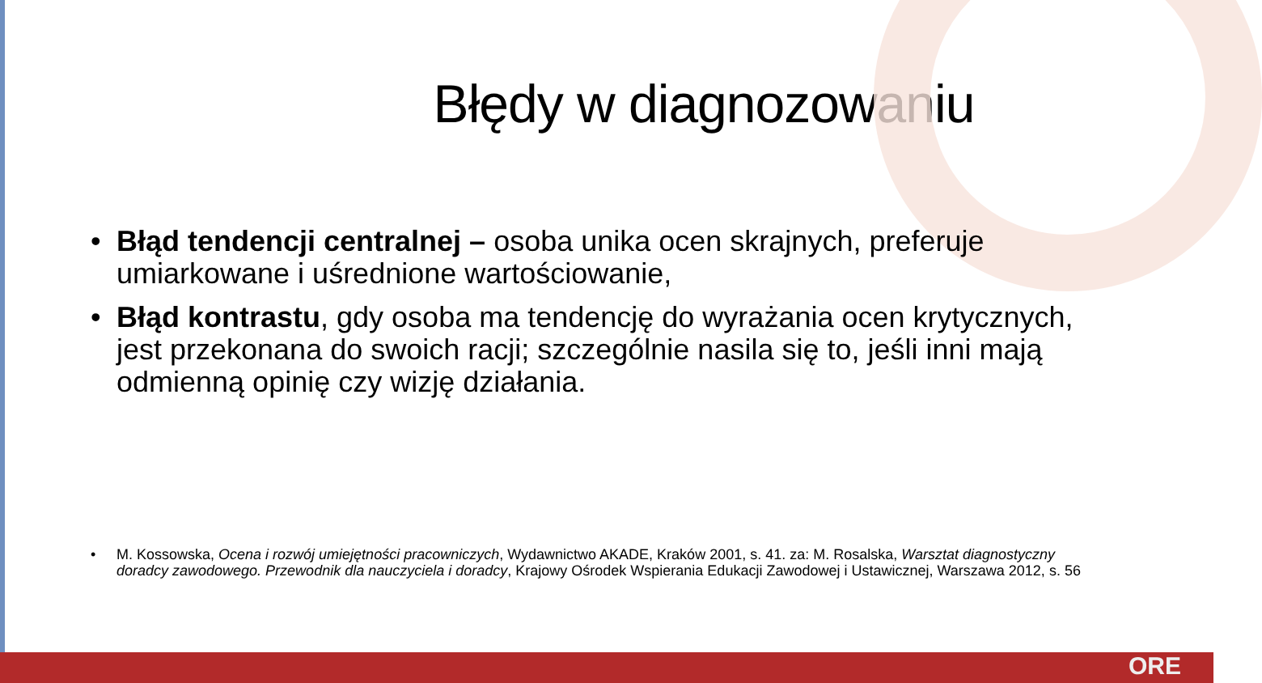Błędy w diagnozowaniu
• Błąd tendencji centralnej – osoba unika ocen skrajnych, preferuje umiarkowane i uśrednione wartościowanie,
• Błąd kontrastu, gdy osoba ma tendencję do wyrażania ocen krytycznych, jest przekonana do swoich racji; szczególnie nasila się to, jeśli inni mają odmienną opinię czy wizję działania.
• M. Kossowska, Ocena i rozwój umiejętności pracowniczych, Wydawnictwo AKADE, Kraków 2001, s. 41. za: M. Rosalska, Warsztat diagnostyczny doradcy zawodowego. Przewodnik dla nauczyciela i doradcy, Krajowy Ośrodek Wspierania Edukacji Zawodowej i Ustawicznej, Warszawa 2012, s. 56
ORE